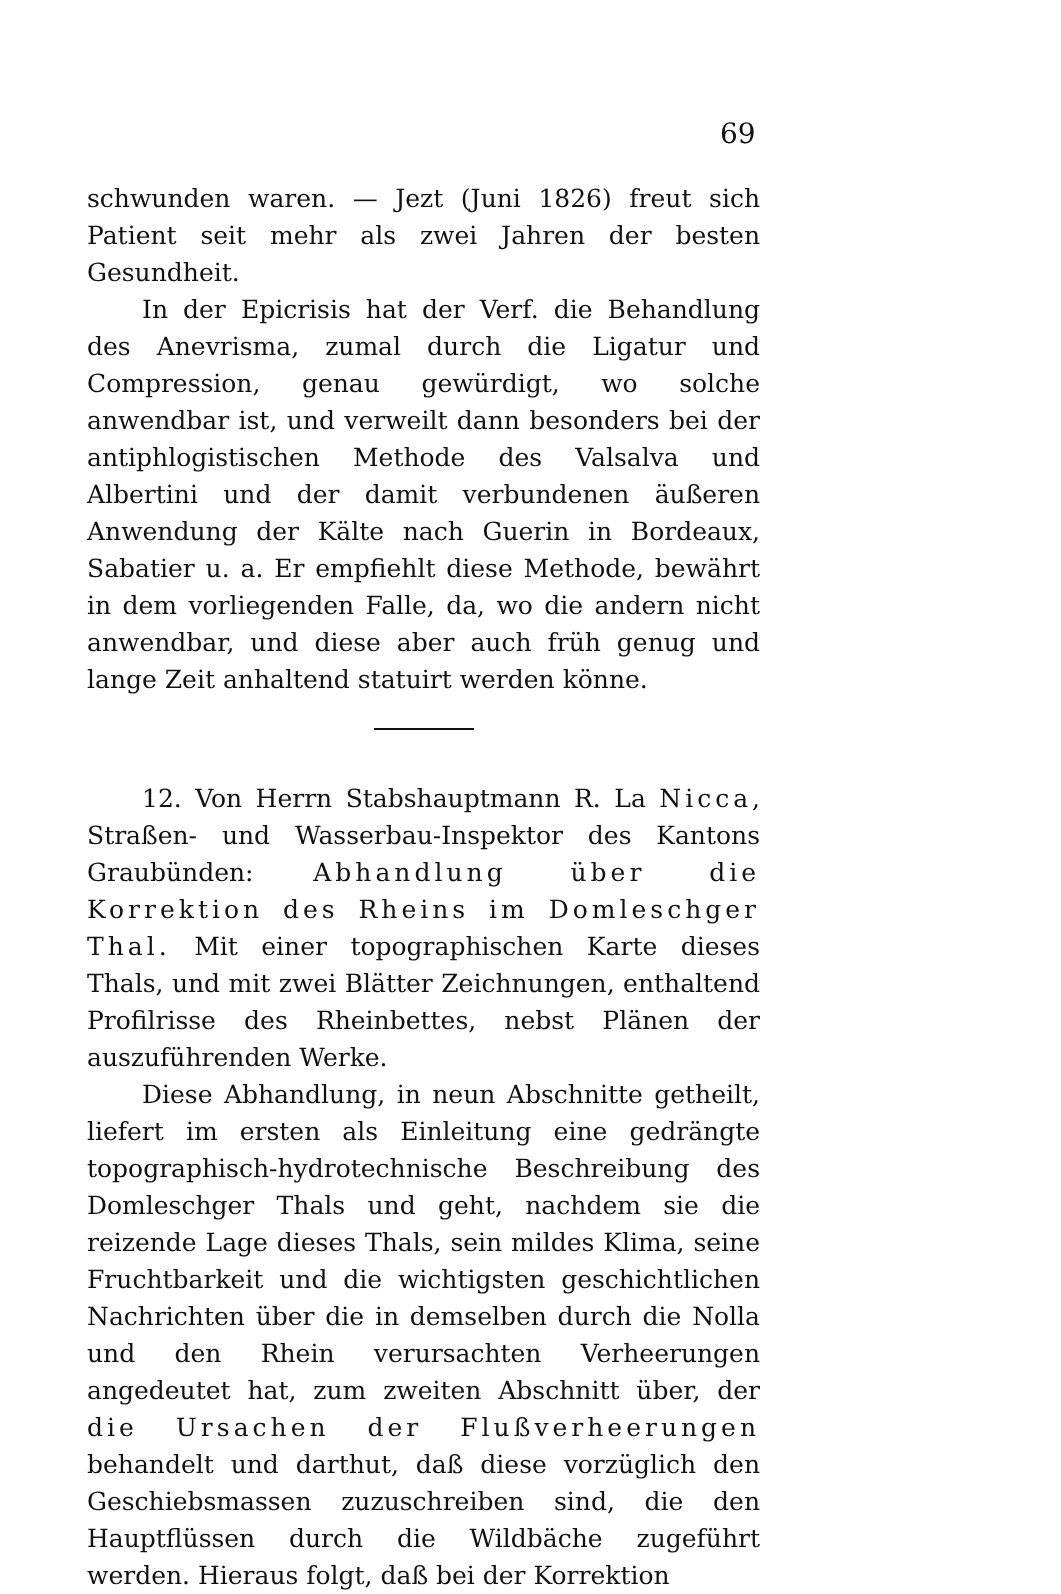69
schwunden waren. — Jezt (Juni 1826) freut sich Patient seit mehr als zwei Jahren der besten Gesundheit.
In der Epicrisis hat der Verf. die Behandlung des Anevrisma, zumal durch die Ligatur und Compression, genau gewürdigt, wo solche anwendbar ist, und verweilt dann besonders bei der antiphlogistischen Methode des Valsalva und Albertini und der damit verbundenen äußeren Anwendung der Kälte nach Guerin in Bordeaux, Sabatier u. a. Er empfiehlt diese Methode, bewährt in dem vorliegenden Falle, da, wo die andern nicht anwendbar, und diese aber auch früh genug und lange Zeit anhaltend statuirt werden könne.
12. Von Herrn Stabshauptmann R. La Nicca, Straßen- und Wasserbau-Inspektor des Kantons Graubünden: Abhandlung über die Korrektion des Rheins im Domleschger Thal. Mit einer topographischen Karte dieses Thals, und mit zwei Blätter Zeichnungen, enthaltend Profilrisse des Rheinbettes, nebst Plänen der auszuführenden Werke.
Diese Abhandlung, in neun Abschnitte getheilt, liefert im ersten als Einleitung eine gedrängte topographisch-hydrotechnische Beschreibung des Domleschger Thals und geht, nachdem sie die reizende Lage dieses Thals, sein mildes Klima, seine Fruchtbarkeit und die wichtigsten geschichtlichen Nachrichten über die in demselben durch die Nolla und den Rhein verursachten Verheerungen angedeutet hat, zum zweiten Abschnitt über, der die Ursachen der Flußverheerungen behandelt und darthut, daß diese vorzüglich den Geschiebsmassen zuzuschreiben sind, die den Hauptflüssen durch die Wildbäche zugeführt werden. Hieraus folgt, daß bei der Korrektion